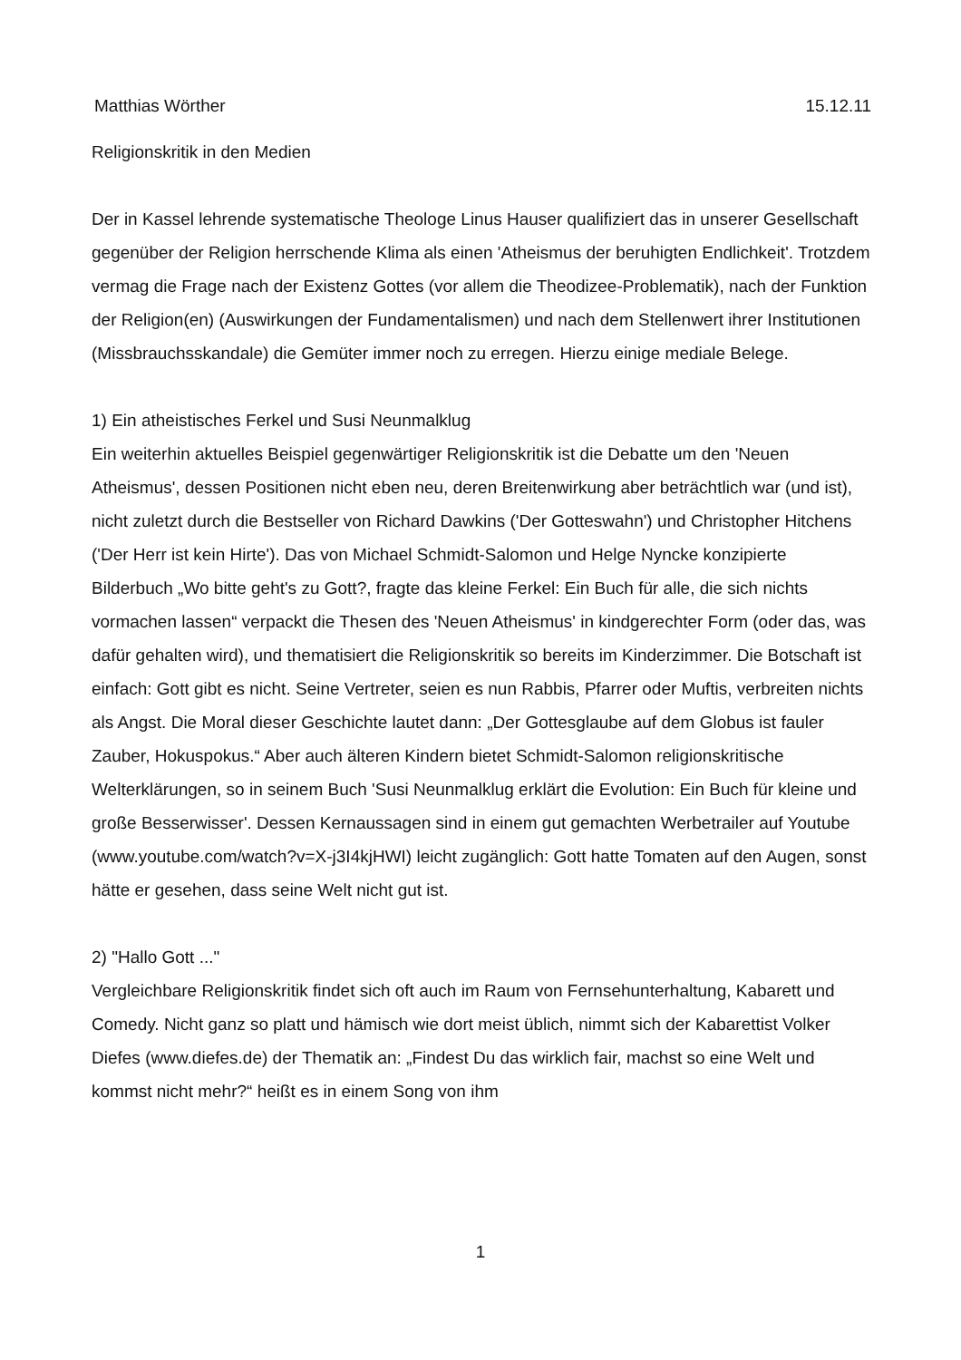Matthias Wörther 15.12.11
Religionskritik in den Medien
Der in Kassel lehrende systematische Theologe Linus Hauser qualifiziert das in unserer Gesellschaft gegenüber der Religion herrschende Klima als einen 'Atheismus der beruhigten Endlichkeit'. Trotzdem vermag die Frage nach der Existenz Gottes (vor allem die Theodizee-Problematik), nach der Funktion der Religion(en) (Auswirkungen der Fundamentalismen) und nach dem Stellenwert ihrer Institutionen (Missbrauchsskandale) die Gemüter immer noch zu erregen. Hierzu einige mediale Belege.
1) Ein atheistisches Ferkel und Susi Neunmalklug
Ein weiterhin aktuelles Beispiel gegenwärtiger Religionskritik ist die Debatte um den 'Neuen Atheismus', dessen Positionen nicht eben neu, deren Breitenwirkung aber beträchtlich war (und ist), nicht zuletzt durch die Bestseller von Richard Dawkins ('Der Gotteswahn') und Christopher Hitchens ('Der Herr ist kein Hirte'). Das von Michael Schmidt-Salomon und Helge Nyncke konzipierte Bilderbuch „Wo bitte geht's zu Gott?, fragte das kleine Ferkel: Ein Buch für alle, die sich nichts vormachen lassen“ verpackt die Thesen des 'Neuen Atheismus' in kindgerechter Form (oder das, was dafür gehalten wird), und thematisiert die Religionskritik so bereits im Kinderzimmer. Die Botschaft ist einfach: Gott gibt es nicht. Seine Vertreter, seien es nun Rabbis, Pfarrer oder Muftis, verbreiten nichts als Angst. Die Moral dieser Geschichte lautet dann: „Der Gottesglaube auf dem Globus ist fauler Zauber, Hokuspokus.“ Aber auch älteren Kindern bietet Schmidt-Salomon religionskritische Welterklärungen, so in seinem Buch 'Susi Neunmalklug erklärt die Evolution: Ein Buch für kleine und große Besserwisser'. Dessen Kernaussagen sind in einem gut gemachten Werbetrailer auf Youtube (www.youtube.com/watch?v=X-j3I4kjHWI) leicht zugänglich: Gott hatte Tomaten auf den Augen, sonst hätte er gesehen, dass seine Welt nicht gut ist.
2) "Hallo Gott ..."
Vergleichbare Religionskritik findet sich oft auch im Raum von Fernsehunterhaltung, Kabarett und Comedy. Nicht ganz so platt und hämisch wie dort meist üblich, nimmt sich der Kabarettist Volker Diefes (www.diefes.de) der Thematik an: „Findest Du das wirklich fair, machst so eine Welt und kommst nicht mehr?“ heißt es in einem Song von ihm
1